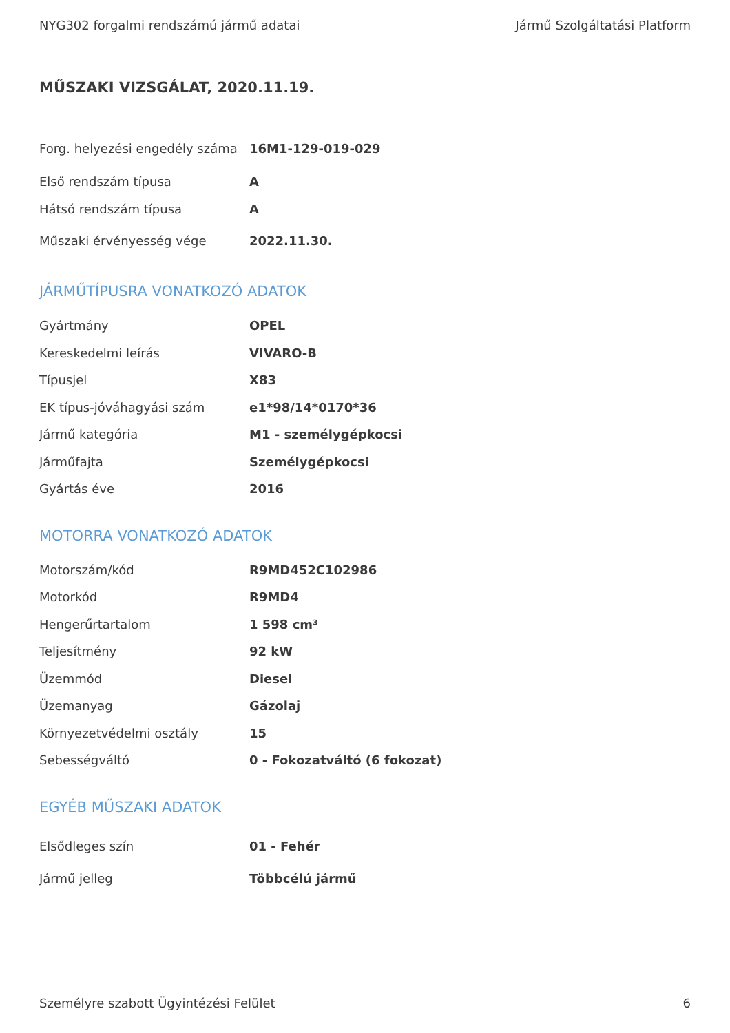NYG302 forgalmi rendszámú jármű adatai Jármű Szolgáltatási Platform
MŰSZAKI VIZSGÁLAT, 2020.11.19.
| Forg. helyezési engedély száma | 16M1-129-019-029 |
| Első rendszám típusa | A |
| Hátsó rendszám típusa | A |
| Műszaki érvényesség vége | 2022.11.30. |
JÁRMŰTÍPUSRA VONATKOZÓ ADATOK
| Gyártmány | OPEL |
| Kereskedelmi leírás | VIVARO-B |
| Típusjel | X83 |
| EK típus-jóváhagyási szám | e1*98/14*0170*36 |
| Jármű kategória | M1 - személygépkocsi |
| Járműfajta | Személygépkocsi |
| Gyártás éve | 2016 |
MOTORRA VONATKOZÓ ADATOK
| Motorszám/kód | R9MD452C102986 |
| Motorkód | R9MD4 |
| Hengerűrtartalom | 1 598 cm³ |
| Teljesítmény | 92 kW |
| Üzemmód | Diesel |
| Üzemanyag | Gázolaj |
| Környezetvédelmi osztály | 15 |
| Sebességváltó | 0 - Fokozatváltó (6 fokozat) |
EGYÉB MŰSZAKI ADATOK
| Elsődleges szín | 01 - Fehér |
| Jármű jelleg | Többcélú jármű |
Személyre szabott Ügyintézési Felület 6